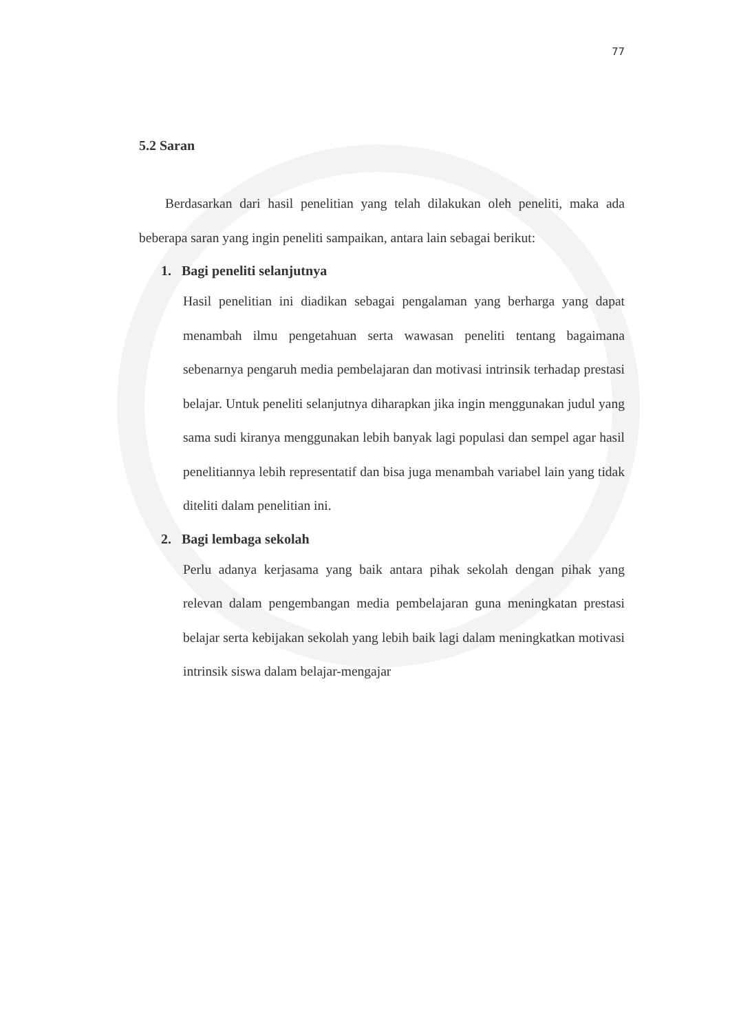77
5.2 Saran
Berdasarkan dari hasil penelitian yang telah dilakukan oleh peneliti, maka ada beberapa saran yang ingin peneliti sampaikan, antara lain sebagai berikut:
1. Bagi peneliti selanjutnya
Hasil penelitian ini diadikan sebagai pengalaman yang berharga yang dapat menambah ilmu pengetahuan serta wawasan peneliti tentang bagaimana sebenarnya pengaruh media pembelajaran dan motivasi intrinsik terhadap prestasi belajar. Untuk peneliti selanjutnya diharapkan jika ingin menggunakan judul yang sama sudi kiranya menggunakan lebih banyak lagi populasi dan sempel agar hasil penelitiannya lebih representatif dan bisa juga menambah variabel lain yang tidak diteliti dalam penelitian ini.
2. Bagi lembaga sekolah
Perlu adanya kerjasama yang baik antara pihak sekolah dengan pihak yang relevan dalam pengembangan media pembelajaran guna meningkatan prestasi belajar serta kebijakan sekolah yang lebih baik lagi dalam meningkatkan motivasi intrinsik siswa dalam belajar-mengajar